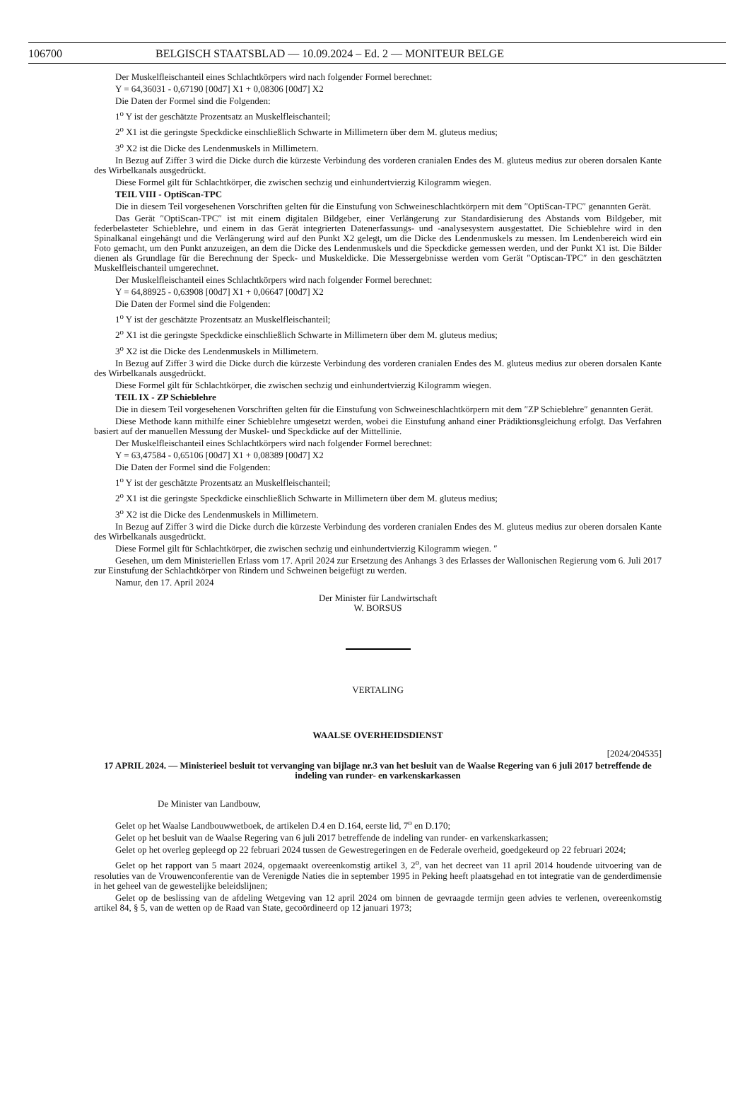106700 BELGISCH STAATSBLAD — 10.09.2024 – Ed. 2 — MONITEUR BELGE
Der Muskelfleischanteil eines Schlachtkörpers wird nach folgender Formel berechnet:
Y = 64,36031 - 0,67190 [00d7] X1 + 0,08306 [00d7] X2
Die Daten der Formel sind die Folgenden:
1<sup>o</sup> Y ist der geschätzte Prozentsatz an Muskelfleischanteil;
2<sup>o</sup> X1 ist die geringste Speckdicke einschließlich Schwarte in Millimetern über dem M. gluteus medius;
3<sup>o</sup> X2 ist die Dicke des Lendenmuskels in Millimetern.
In Bezug auf Ziffer 3 wird die Dicke durch die kürzeste Verbindung des vorderen cranialen Endes des M. gluteus medius zur oberen dorsalen Kante des Wirbelkanals ausgedrückt.
Diese Formel gilt für Schlachtkörper, die zwischen sechzig und einhundertvierzig Kilogramm wiegen.
TEIL VIII - OptiScan-TPC
Die in diesem Teil vorgesehenen Vorschriften gelten für die Einstufung von Schweineschlachtkörpern mit dem ″OptiScan-TPC″ genannten Gerät.
Das Gerät ″OptiScan-TPC″ ist mit einem digitalen Bildgeber, einer Verlängerung zur Standardisierung des Abstands vom Bildgeber, mit federbelasteter Schieblehre, und einem in das Gerät integrierten Datenerfassungs- und -analysesystem ausgestattet. Die Schieblehre wird in den Spinalkanal eingehängt und die Verlängerung wird auf den Punkt X2 gelegt, um die Dicke des Lendenmuskels zu messen. Im Lendenbereich wird ein Foto gemacht, um den Punkt anzuzeigen, an dem die Dicke des Lendenmuskels und die Speckdicke gemessen werden, und der Punkt X1 ist. Die Bilder dienen als Grundlage für die Berechnung der Speck- und Muskeldicke. Die Messergebnisse werden vom Gerät ″Optiscan-TPC″ in den geschätzten Muskelfleischanteil umgerechnet.
Der Muskelfleischanteil eines Schlachtkörpers wird nach folgender Formel berechnet:
Y = 64,88925 - 0,63908 [00d7] X1 + 0,06647 [00d7] X2
Die Daten der Formel sind die Folgenden:
1<sup>o</sup> Y ist der geschätzte Prozentsatz an Muskelfleischanteil;
2<sup>o</sup> X1 ist die geringste Speckdicke einschließlich Schwarte in Millimetern über dem M. gluteus medius;
3<sup>o</sup> X2 ist die Dicke des Lendenmuskels in Millimetern.
In Bezug auf Ziffer 3 wird die Dicke durch die kürzeste Verbindung des vorderen cranialen Endes des M. gluteus medius zur oberen dorsalen Kante des Wirbelkanals ausgedrückt.
Diese Formel gilt für Schlachtkörper, die zwischen sechzig und einhundertvierzig Kilogramm wiegen.
TEIL IX - ZP Schieblehre
Die in diesem Teil vorgesehenen Vorschriften gelten für die Einstufung von Schweineschlachtkörpern mit dem ″ZP Schieblehre″ genannten Gerät.
Diese Methode kann mithilfe einer Schieblehre umgesetzt werden, wobei die Einstufung anhand einer Prädiktionsgleichung erfolgt. Das Verfahren basiert auf der manuellen Messung der Muskel- und Speckdicke auf der Mittellinie.
Der Muskelfleischanteil eines Schlachtkörpers wird nach folgender Formel berechnet:
Y = 63,47584 - 0,65106 [00d7] X1 + 0,08389 [00d7] X2
Die Daten der Formel sind die Folgenden:
1<sup>o</sup> Y ist der geschätzte Prozentsatz an Muskelfleischanteil;
2<sup>o</sup> X1 ist die geringste Speckdicke einschließlich Schwarte in Millimetern über dem M. gluteus medius;
3<sup>o</sup> X2 ist die Dicke des Lendenmuskels in Millimetern.
In Bezug auf Ziffer 3 wird die Dicke durch die kürzeste Verbindung des vorderen cranialen Endes des M. gluteus medius zur oberen dorsalen Kante des Wirbelkanals ausgedrückt.
Diese Formel gilt für Schlachtkörper, die zwischen sechzig und einhundertvierzig Kilogramm wiegen. ″
Gesehen, um dem Ministeriellen Erlass vom 17. April 2024 zur Ersetzung des Anhangs 3 des Erlasses der Wallonischen Regierung vom 6. Juli 2017 zur Einstufung der Schlachtkörper von Rindern und Schweinen beigefügt zu werden.
Namur, den 17. April 2024
Der Minister für Landwirtschaft
W. BORSUS
VERTALING
WAALSE OVERHEIDSDIENST
[2024/204535]
17 APRIL 2024. — Ministerieel besluit tot vervanging van bijlage nr.3 van het besluit van de Waalse Regering van 6 juli 2017 betreffende de indeling van runder- en varkenskarkassen
De Minister van Landbouw,
Gelet op het Waalse Landbouwwetboek, de artikelen D.4 en D.164, eerste lid, 7<sup>o</sup> en D.170;
Gelet op het besluit van de Waalse Regering van 6 juli 2017 betreffende de indeling van runder- en varkenskarkassen;
Gelet op het overleg gepleegd op 22 februari 2024 tussen de Gewestregeringen en de Federale overheid, goedgekeurd op 22 februari 2024;
Gelet op het rapport van 5 maart 2024, opgemaakt overeenkomstig artikel 3, 2<sup>o</sup>, van het decreet van 11 april 2014 houdende uitvoering van de resoluties van de Vrouwenconferentie van de Verenigde Naties die in september 1995 in Peking heeft plaatsgehad en tot integratie van de genderdimensie in het geheel van de gewestelijke beleidslijnen;
Gelet op de beslissing van de afdeling Wetgeving van 12 april 2024 om binnen de gevraagde termijn geen advies te verlenen, overeenkomstig artikel 84, § 5, van de wetten op de Raad van State, gecoördineerd op 12 januari 1973;